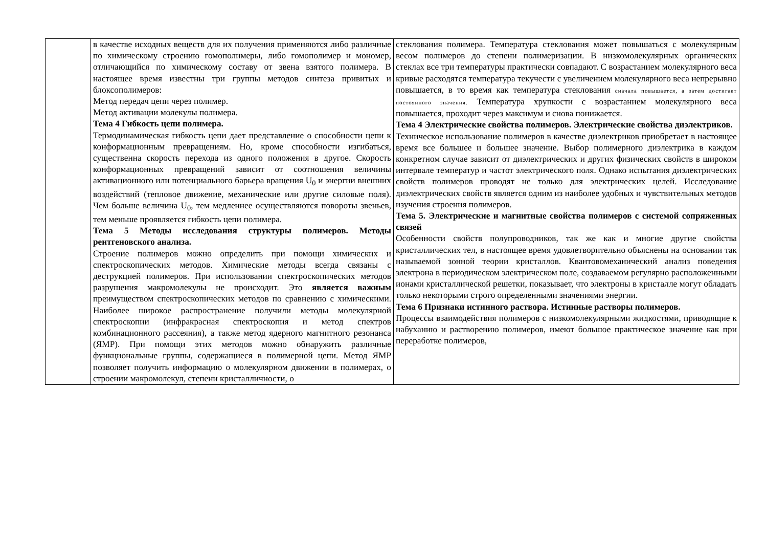| | в качестве исходных веществ для их получения применяются либо различные по химическому строению гомополимеры, либо гомополимер и мономер, отличающийся по химическому составу от звена взятого полимера. В настоящее время известны три группы методов синтеза привитых и блоксополимеров: Метод передач цепи через полимер. Метод активации молекулы полимера. Тема 4 Гибкость цепи полимера. Термодинамическая гибкость цепи дает представление о способности цепи к конформационным превращениям. Но, кроме способности изгибаться, существенна скорость перехода из одного положения в другое. Скорость конформационных превращений зависит от соотношения величины активационного или потенциального барьера вращения U<sub>0</sub> и энергии внешних воздействий (тепловое движение, механические или другие силовые поля). Чем больше величина U<sub>0</sub>, тем медленнее осуществляются повороты звеньев, тем меньше проявляется гибкость цепи полимера. Тема 5 Методы исследования структуры полимеров. Методы рентгеновского анализа. Строение полимеров можно определить при помощи химических и спектроскопических методов. Химические методы всегда связаны с деструкцией полимеров. При использовании спектроскопических методов разрушения макромолекулы не происходит. Это является важным преимуществом спектроскопических методов по сравнению с химическими. Наиболее широкое распространение получили методы молекулярной спектроскопии (инфракрасная спектроскопия и метод спектров комбинационного рассеяния), а также метод ядерного магнитного резонанса (ЯМР). При помощи этих методов можно обнаружить различные функциональные группы, содержащиеся в полимерной цепи. Метод ЯМР позволяет получить информацию о молекулярном движении в полимерах, о строении макромолекул, степени кристалличности, о | стеклования полимера. Температура стеклования может повышаться с молекулярным весом полимеров до степени полимеризации. В низкомолекулярных органических стеклах все три температуры практически совпадают. С возрастанием молекулярного веса кривые расходятся температура текучести с увеличением молекулярного веса непрерывно повышается, в то время как температура стеклования сначала повышается, а затем достигает постоянного значения. Температура хрупкости с возрастанием молекулярного веса повышается, проходит через максимум и снова понижается. Тема 4 Электрические свойства полимеров. Электрические свойства диэлектриков. Техническое использование полимеров в качестве диэлектриков приобретает в настоящее время все большее и большее значение. Выбор полимерного диэлектрика в каждом конкретном случае зависит от диэлектрических и других физических свойств в широком интервале температур и частот электрического поля. Однако испытания диэлектрических свойств полимеров проводят не только для электрических целей. Исследование диэлектрических свойств является одним из наиболее удобных и чувствительных методов изучения строения полимеров. Тема 5. Электрические и магнитные свойства полимеров с системой сопряженных связей Особенности свойств полупроводников, так же как и многие другие свойства кристаллических тел, в настоящее время удовлетворительно объяснены на основании так называемой зонной теории кристаллов. Квантовомеханический анализ поведения электрона в периодическом электрическом поле, создаваемом регулярно расположенными ионами кристаллической решетки, показывает, что электроны в кристалле могут обладать только некоторыми строго определенными значениями энергии. Тема 6 Признаки истинного раствора. Истинные растворы полимеров. Процессы взаимодействия полимеров с низкомолекулярными жидкостями, приводящие к набуханию и растворению полимеров, имеют большое практическое значение как при переработке полимеров, |